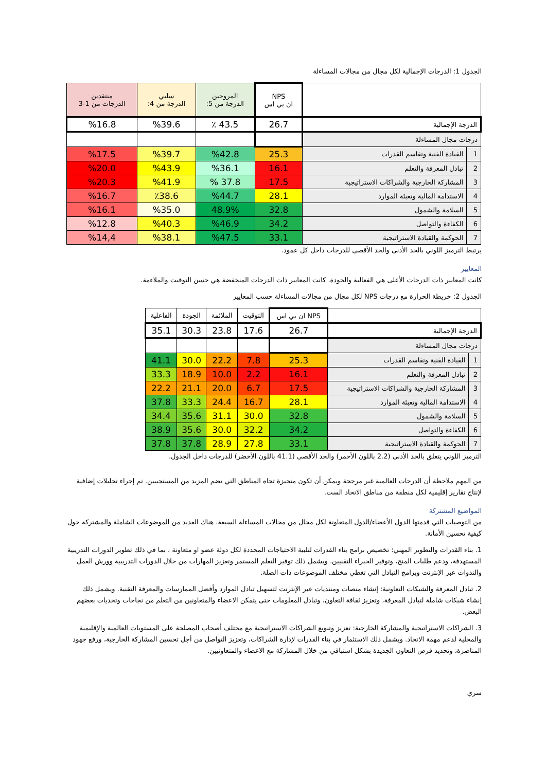الجدول 1: الدرجات الإجمالية لكل مجال من مجالات المساءلة
| | | NPS ان بي اس | المروجين الدرجة من 5: | سلبي الدرجة من 4: | منتقدين الدرجات من 1-3 |
| --- | --- | --- | --- | --- | --- |
| الدرجة الإجمالية | | 26.7 | ٪ 43.5 | %39.6 | %16.8 |
| درجات مجال المساءلة | | | | | |
| 1 | القيادة الفنية وتقاسم القدرات | 25.3 | %42.8 | %39.7 | %17.5 |
| 2 | تبادل المعرفة والتعلم | 16.1 | %36.1 | %43.9 | %20.0 |
| 3 | المشاركة الخارجية والشراكات الاستراتيجية | 17.5 | % 37.8 | %41.9 | %20.3 |
| 4 | الاستدامة المالية وتعبئة الموارد | 28.1 | %44.7 | ٪38.6 | %16.7 |
| 5 | السلامة والشمول | 32.8 | 48.9% | %35.0 | %16.1 |
| 6 | الكفاءة والتواصل | 34.2 | %46.9 | %40.3 | %12.8 |
| 7 | الحوكمة والقيادة الاستراتيجية | 33.1 | %47.5 | %38.1 | %14,4 |
يرتبط الترميز اللوني بالحد الأدنى والحد الأقصى للدرجات داخل كل عمود.
المعايير
كانت المعايير ذات الدرجات الأعلى هي الفعالية والجودة. كانت المعايير ذات الدرجات المنخفضة هي حسن التوقيت والملاءمة.
الجدول 2: خريطة الحرارة مع درجات NPS لكل مجال من مجالات المساءلة حسب المعايير
| | | NPS ان بي اس | التوقيت | الملائمة | الجودة | الفاعلية |
| --- | --- | --- | --- | --- | --- | --- |
| الدرجة الإجمالية | | 26.7 | 17.6 | 23.8 | 30.3 | 35.1 |
| درجات مجال المساءلة | | | | | | |
| 1 | القيادة الفنية وتقاسم القدرات | 25.3 | 7.8 | 22.2 | 30.0 | 41.1 |
| 2 | تبادل المعرفة والتعلم | 16.1 | 2.2 | 10.0 | 18.9 | 33.3 |
| 3 | المشاركة الخارجية والشراكات الاستراتيجية | 17.5 | 6.7 | 20.0 | 21.1 | 22.2 |
| 4 | الاستدامة المالية وتعبئة الموارد | 28.1 | 16.7 | 24.4 | 33.3 | 37.8 |
| 5 | السلامة والشمول | 32.8 | 30.0 | 31.1 | 35.6 | 34.4 |
| 6 | الكفاءة والتواصل | 34.2 | 32.2 | 30.0 | 35.6 | 38.9 |
| 7 | الحوكمة والقيادة الاستراتيجية | 33.1 | 27.8 | 28.9 | 37.8 | 37.8 |
الترميز اللوني يتعلق بالحد الأدنى (2.2 باللون الأحمر) والحد الأقصى (41.1 باللون الأخضر) للدرجات داخل الجدول.
من المهم ملاحظة أن الدرجات العالمية غير مرجحة ويمكن أن تكون متحيزة تجاه المناطق التي تضم المزيد من المستجيبين. تم إجراء تحليلات إضافية لإنتاج تقارير إقليمية لكل منطقة من مناطق الاتحاد الست.
المواضيع المشتركة
من التوصيات التي قدمتها الدول الأعضاء/الدول المتعاونة لكل مجال من مجالات المساءلة السبعة، هناك العديد من الموضوعات الشاملة والمشتركة حول كيفية تحسين الأمانة.
1. بناء القدرات والتطوير المهني: تخصيص برامج بناء القدرات لتلبية الاحتياجات المحددة لكل دولة عضو او متعاونة ، بما في ذلك تطوير الدورات التدريبية المستهدفة، ودعم طلبات المنح، وتوفير الخبراء التقنيين. ويشمل ذلك توفير التعلم المستمر وتعزيز المهارات من خلال الدورات التدريبية وورش العمل والندوات عبر الإنترنت وبرامج التبادل التي تغطي مختلف الموضوعات ذات الصلة.
2. تبادل المعرفة والشبكات التعاونية: إنشاء منصات ومنتديات عبر الإنترنت لتسهيل تبادل الموارد وأفضل الممارسات والمعرفة التقنية. ويشمل ذلك إنشاء شبكات شاملة لتبادل المعرفة، وتعزيز ثقافة التعاون، وتبادل المعلومات حتى يتمكن الاعضاء والمتعاونين من التعلم من نجاحات وتحديات بعضهم البعض.
3. الشراكات الاستراتيجية والمشاركة الخارجية: تعزيز وتنويع الشراكات الاستراتيجية مع مختلف أصحاب المصلحة على المستويات العالمية والإقليمية والمحلية لدعم مهمة الاتحاد. ويشمل ذلك الاستثمار في بناء القدرات لإدارة الشراكات، وتعزيز التواصل من أجل تحسين المشاركة الخارجية، ورفع جهود المناصرة، وتحديد فرص التعاون الجديدة بشكل استباقي من خلال المشاركة مع الاعضاء والمتعاونيين.
سري